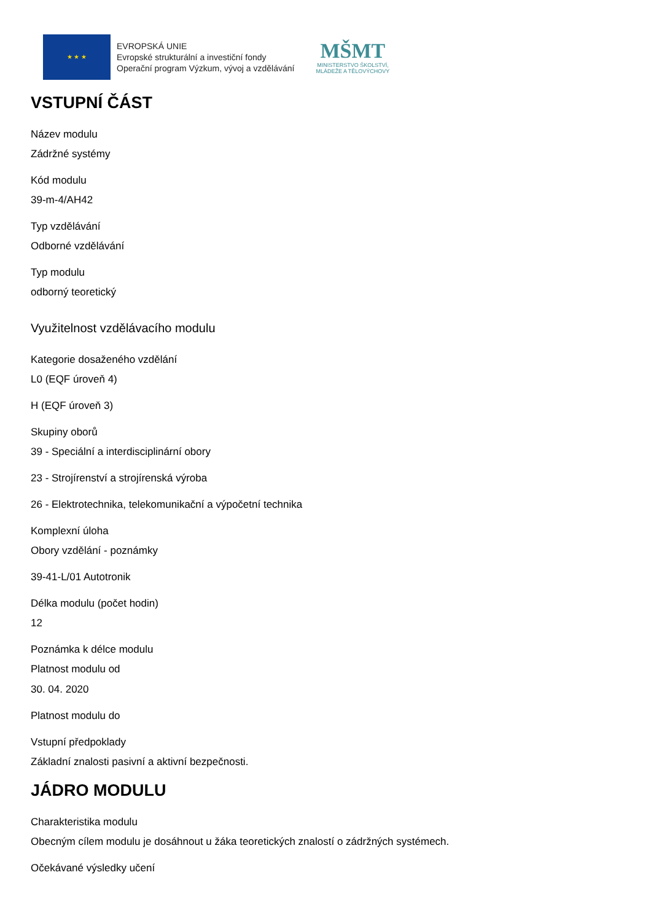★ ★ ★
EVROPSKÁ UNIE
Evropské strukturální a investiční fondy
Operační program Výzkum, vývoj a vzdělávání
MŠMT
MINISTERSTVO ŠKOLSTVÍ,
MLÁDEŽE A TĚLOVÝCHOVY
VSTUPNÍ ČÁST
Název modulu
Zádržné systémy
Kód modulu
39-m-4/AH42
Typ vzdělávání
Odborné vzdělávání
Typ modulu
odborný teoretický
Využitelnost vzdělávacího modulu
Kategorie dosaženého vzdělání
L0 (EQF úroveň 4)
H (EQF úroveň 3)
Skupiny oborů
39 - Speciální a interdisciplinární obory
23 - Strojírenství a strojírenská výroba
26 - Elektrotechnika, telekomunikační a výpočetní technika
Komplexní úloha
Obory vzdělání - poznámky
39-41-L/01 Autotronik
Délka modulu (počet hodin)
12
Poznámka k délce modulu
Platnost modulu od
30. 04. 2020
Platnost modulu do
Vstupní předpoklady
Základní znalosti pasivní a aktivní bezpečnosti.
JÁDRO MODULU
Charakteristika modulu
Obecným cílem modulu je dosáhnout u žáka teoretických znalostí o zádržných systémech.
Očekávané výsledky učení